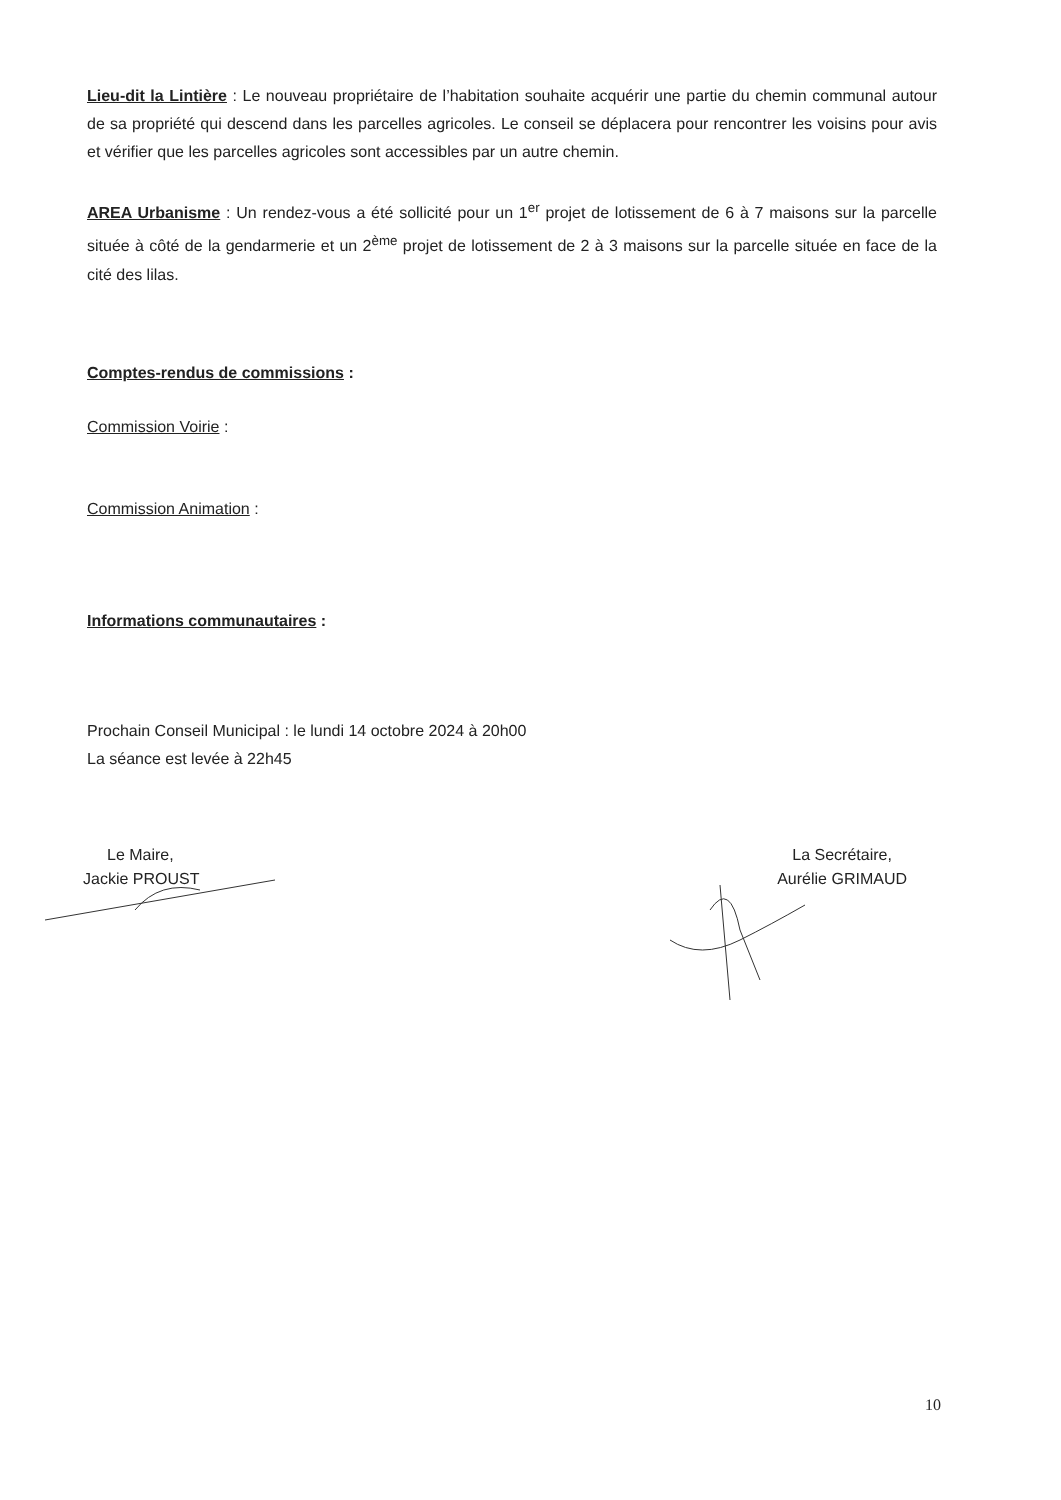Lieu-dit la Lintière : Le nouveau propriétaire de l’habitation souhaite acquérir une partie du chemin communal autour de sa propriété qui descend dans les parcelles agricoles. Le conseil se déplacera pour rencontrer les voisins pour avis et vérifier que les parcelles agricoles sont accessibles par un autre chemin.
AREA Urbanisme : Un rendez-vous a été sollicité pour un 1<sup>er</sup> projet de lotissement de 6 à 7 maisons sur la parcelle située à côté de la gendarmerie et un 2<sup>ème</sup> projet de lotissement de 2 à 3 maisons sur la parcelle située en face de la cité des lilas.
Comptes-rendus de commissions :
Commission Voirie :
Commission Animation :
Informations communautaires :
Prochain Conseil Municipal : le lundi 14 octobre 2024 à 20h00
La séance est levée à 22h45
Le Maire,
Jackie PROUST
La Secrétaire,
Aurélie GRIMAUD
10